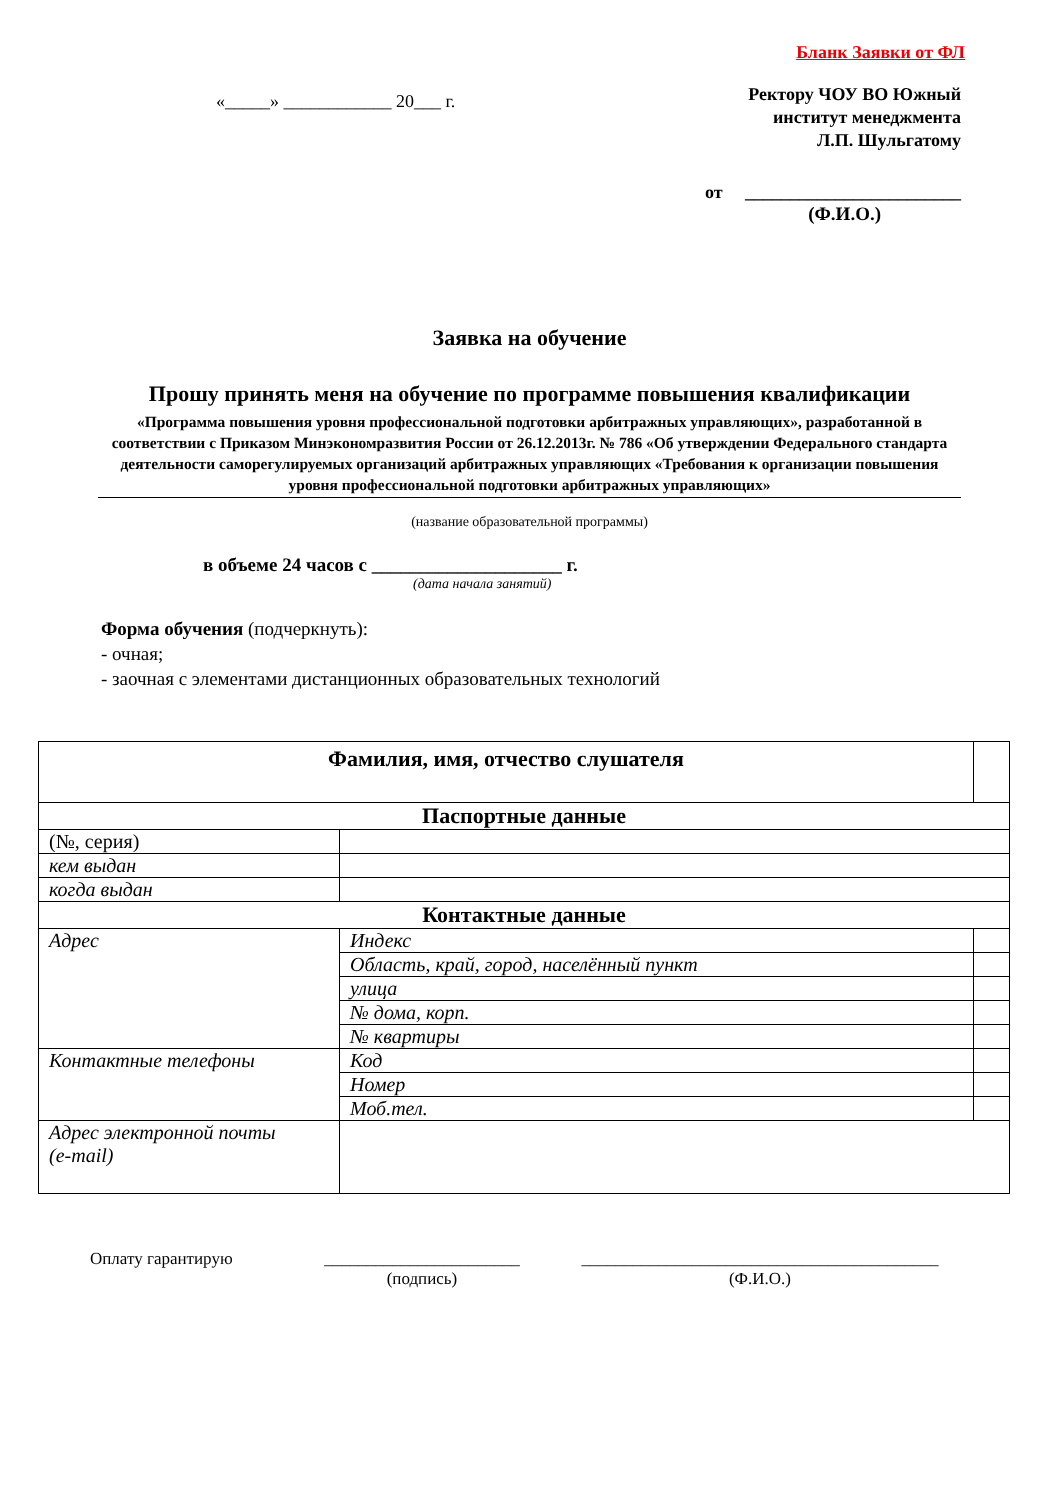Бланк Заявки от ФЛ
«_____» ____________ 20___ г.
Ректору ЧОУ ВО Южный
институт менеджмента
Л.П. Шульгатому
от ________________________
(Ф.И.О.)
Заявка на обучение
Прошу принять меня на обучение по программе повышения квалификации
«Программа повышения уровня профессиональной подготовки арбитражных управляющих», разработанной в соответствии с Приказом Минэкономразвития России от 26.12.2013г. № 786 «Об утверждении Федерального стандарта деятельности саморегулируемых организаций арбитражных управляющих «Требования к организации повышения уровня профессиональной подготовки арбитражных управляющих»
(название образовательной программы)
в объеме 24 часов с ____________________ г.
(дата начала занятий)
Форма обучения (подчеркнуть):
- очная;
- заочная с элементами дистанционных образовательных технологий
| Фамилия, имя, отчество слушателя | | | |
| Паспортные данные | | | |
| (№, серия) | | | |
| кем выдан | | | |
| когда выдан | | | |
| Контактные данные | | | |
| Адрес | Индекс | | |
| | Область, край, город, населённый пункт | | |
| | улица | | |
| | № дома, корп. | | |
| | № квартиры | | |
| Контактные телефоны | Код | | |
| | Номер | | |
| | Моб.тел. | | |
| Адрес электронной почты (e-mail) | | | |
Оплату гарантирую _______________________
(подпись)
__________________________________________
(Ф.И.О.)